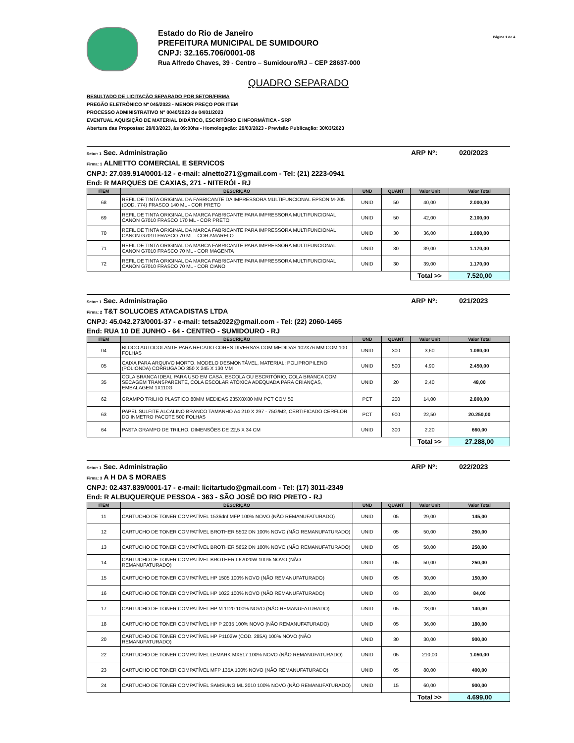Estado do Rio de Janeiro
PREFEITURA MUNICIPAL DE SUMIDOURO
CNPJ: 32.165.706/0001-08
Rua Alfredo Chaves, 39 - Centro – Sumidouro/RJ – CEP 28637-000
Página 1 de 4.
QUADRO SEPARADO
RESULTADO DE LICITAÇÃO SEPARADO POR SETOR/FIRMA
PREGÃO ELETRÔNICO Nº 045/2023 - MENOR PREÇO POR ITEM
PROCESSO ADMINISTRATIVO N° 0040/2023 de 04/01/2023
EVENTUAL AQUISIÇÃO DE MATERIAL DIDÁTICO, ESCRITÓRIO E INFORMÁTICA - SRP
Abertura das Propostas: 29/03/2023, às 09:00hs - Homologação: 29/03/2023 - Previsão Publicação: 30/03/2023
ARP Nº: 020/2023 Setor: 1 Sec. Administração
Firma: 1 ALNETTO COMERCIAL E SERVICOS
CNPJ: 27.039.914/0001-12 - e-mail: alnetto271@gmail.com - Tel: (21) 2223-0941
End: R MARQUES DE CAXIAS, 271 - NITERÓI - RJ
| ITEM | DESCRIÇÃO | UND | QUANT | Valor Unit | Valor Total |
| --- | --- | --- | --- | --- | --- |
| 68 | REFIL DE TINTA ORIGINAL DA FABRICANTE DA IMPRESSORA MULTIFUNCIONAL EPSON M-205 (COD. 774) FRASCO 140 ML - COR PRETO | UNID | 50 | 40,00 | 2.000,00 |
| 69 | REFIL DE TINTA ORIGINAL DA MARCA FABRICANTE PARA IMPRESSORA MULTIFUNCIONAL CANON G7010 FRASCO 170 ML - COR PRETO | UNID | 50 | 42,00 | 2.100,00 |
| 70 | REFIL DE TINTA ORIGINAL DA MARCA FABRICANTE PARA IMPRESSORA MULTIFUNCIONAL CANON G7010 FRASCO 70 ML - COR AMARELO | UNID | 30 | 36,00 | 1.080,00 |
| 71 | REFIL DE TINTA ORIGINAL DA MARCA FABRICANTE PARA IMPRESSORA MULTIFUNCIONAL CANON G7010 FRASCO 70 ML - COR MAGENTA | UNID | 30 | 39,00 | 1.170,00 |
| 72 | REFIL DE TINTA ORIGINAL DA MARCA FABRICANTE PARA IMPRESSORA MULTIFUNCIONAL CANON G7010 FRASCO 70 ML - COR CIANO | UNID | 30 | 39,00 | 1.170,00 |
| | | | | Total >> | 7.520,00 |
ARP Nº: 021/2023 Setor: 1 Sec. Administração
Firma: 2 T&T SOLUCOES ATACADISTAS LTDA
CNPJ: 45.042.273/0001-37 - e-mail: tetsa2022@gmail.com - Tel: (22) 2060-1465
End: RUA 10 DE JUNHO - 64 - CENTRO - SUMIDOURO - RJ
| ITEM | DESCRIÇÃO | UND | QUANT | Valor Unit | Valor Total |
| --- | --- | --- | --- | --- | --- |
| 04 | BLOCO AUTOCOLANTE PARA RECADO CORES DIVERSAS COM MEDIDAS 102X76 MM COM 100 FOLHAS | UNID | 300 | 3,60 | 1.080,00 |
| 05 | CAIXA PARA ARQUIVO MORTO, MODELO DESMONTÁVEL, MATERIAL: POLIPROPILENO (POLIONDA) CORRUGADO 350 X 245 X 130 MM | UNID | 500 | 4,90 | 2.450,00 |
| 35 | COLA BRANCA IDEAL PARA USO EM CASA, ESCOLA OU ESCRITÓRIO, COLA BRANCA COM SECAGEM TRANSPARENTE, COLA ESCOLAR ATÓXICA ADEQUADA PARA CRIANÇAS, EMBALAGEM 1X110G | UNID | 20 | 2,40 | 48,00 |
| 62 | GRAMPO TRILHO PLASTICO 80MM MEDIDAS 235X8X80 MM PCT COM 50 | PCT | 200 | 14,00 | 2.800,00 |
| 63 | PAPEL SULFITE ALCALINO BRANCO TAMANHO A4 210 X 297 - 75G/M2, CERTIFICADO CERFLOR DO INMETRO PACOTE 500 FOLHAS | PCT | 900 | 22,50 | 20.250,00 |
| 64 | PASTA GRAMPO DE TRILHO, DIMENSÕES DE 22,5 X 34 CM | UNID | 300 | 2,20 | 660,00 |
| | | | | Total >> | 27.288,00 |
ARP Nº: 022/2023 Setor: 1 Sec. Administração
Firma: 3 A H DA S MORAES
CNPJ: 02.437.839/0001-17 - e-mail: licitartudo@gmail.com - Tel: (17) 3011-2349
End: R ALBUQUERQUE PESSOA - 363 - SÃO JOSÉ DO RIO PRETO - RJ
| ITEM | DESCRIÇÃO | UND | QUANT | Valor Unit | Valor Total |
| --- | --- | --- | --- | --- | --- |
| 11 | CARTUCHO DE TONER COMPATÍVEL 1536dnf MFP 100% NOVO (NÃO REMANUFATURADO) | UNID | 05 | 29,00 | 145,00 |
| 12 | CARTUCHO DE TONER COMPATÍVEL BROTHER 5502 DN 100% NOVO (NÃO REMANUFATURADO) | UNID | 05 | 50,00 | 250,00 |
| 13 | CARTUCHO DE TONER COMPATÍVEL BROTHER 5652 DN 100% NOVO (NÃO REMANUFATURADO) | UNID | 05 | 50,00 | 250,00 |
| 14 | CARTUCHO DE TONER COMPATÍVEL BROTHER L62020W 100% NOVO (NÃO REMANUFATURADO) | UNID | 05 | 50,00 | 250,00 |
| 15 | CARTUCHO DE TONER COMPATÍVEL HP 1505 100% NOVO (NÃO REMANUFATURADO) | UNID | 05 | 30,00 | 150,00 |
| 16 | CARTUCHO DE TONER COMPATÍVEL HP 1022 100% NOVO (NÃO REMANUFATURADO) | UNID | 03 | 28,00 | 84,00 |
| 17 | CARTUCHO DE TONER COMPATÍVEL HP M 1120 100% NOVO (NÃO REMANUFATURADO) | UNID | 05 | 28,00 | 140,00 |
| 18 | CARTUCHO DE TONER COMPATÍVEL HP P 2035 100% NOVO (NÃO REMANUFATURADO) | UNID | 05 | 36,00 | 180,00 |
| 20 | CARTUCHO DE TONER COMPATÍVEL HP P1102W (COD. 285A) 100% NOVO (NÃO REMANUFATURADO) | UNID | 30 | 30,00 | 900,00 |
| 22 | CARTUCHO DE TONER COMPATÍVEL LEMARK MX517 100% NOVO (NÃO REMANUFATURADO) | UNID | 05 | 210,00 | 1.050,00 |
| 23 | CARTUCHO DE TONER COMPATÍVEL MFP 135A 100% NOVO (NÃO REMANUFATURADO) | UNID | 05 | 80,00 | 400,00 |
| 24 | CARTUCHO DE TONER COMPATÍVEL SAMSUNG ML 2010 100% NOVO (NÃO REMANUFATURADO) | UNID | 15 | 60,00 | 900,00 |
| | | | | Total >> | 4.699,00 |